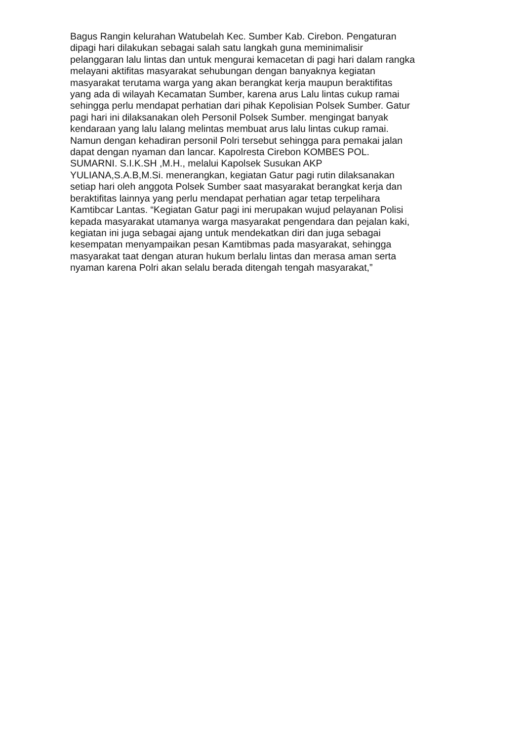Bagus Rangin kelurahan Watubelah Kec. Sumber Kab. Cirebon. Pengaturan
dipagi hari dilakukan sebagai salah satu langkah guna meminimalisir
pelanggaran lalu lintas dan untuk mengurai kemacetan di pagi hari dalam rangka
melayani aktifitas masyarakat sehubungan dengan banyaknya kegiatan
masyarakat terutama warga yang akan berangkat kerja maupun beraktifitas
yang ada di wilayah Kecamatan Sumber, karena arus Lalu lintas cukup ramai
sehingga perlu mendapat perhatian dari pihak Kepolisian Polsek Sumber. Gatur
pagi hari ini dilaksanakan oleh Personil Polsek Sumber. mengingat banyak
kendaraan yang lalu lalang melintas membuat arus lalu lintas cukup ramai.
Namun dengan kehadiran personil Polri tersebut sehingga para pemakai jalan
dapat dengan nyaman dan lancar. Kapolresta Cirebon KOMBES POL.
SUMARNI. S.I.K.SH ,M.H., melalui Kapolsek Susukan AKP
YULIANA,S.A.B,M.Si. menerangkan, kegiatan Gatur pagi rutin dilaksanakan
setiap hari oleh anggota Polsek Sumber saat masyarakat berangkat kerja dan
beraktifitas lainnya yang perlu mendapat perhatian agar tetap terpelihara
Kamtibcar Lantas. “Kegiatan Gatur pagi ini merupakan wujud pelayanan Polisi
kepada masyarakat utamanya warga masyarakat pengendara dan pejalan kaki,
kegiatan ini juga sebagai ajang untuk mendekatkan diri dan juga sebagai
kesempatan menyampaikan pesan Kamtibmas pada masyarakat, sehingga
masyarakat taat dengan aturan hukum berlalu lintas dan merasa aman serta
nyaman karena Polri akan selalu berada ditengah tengah masyarakat,”